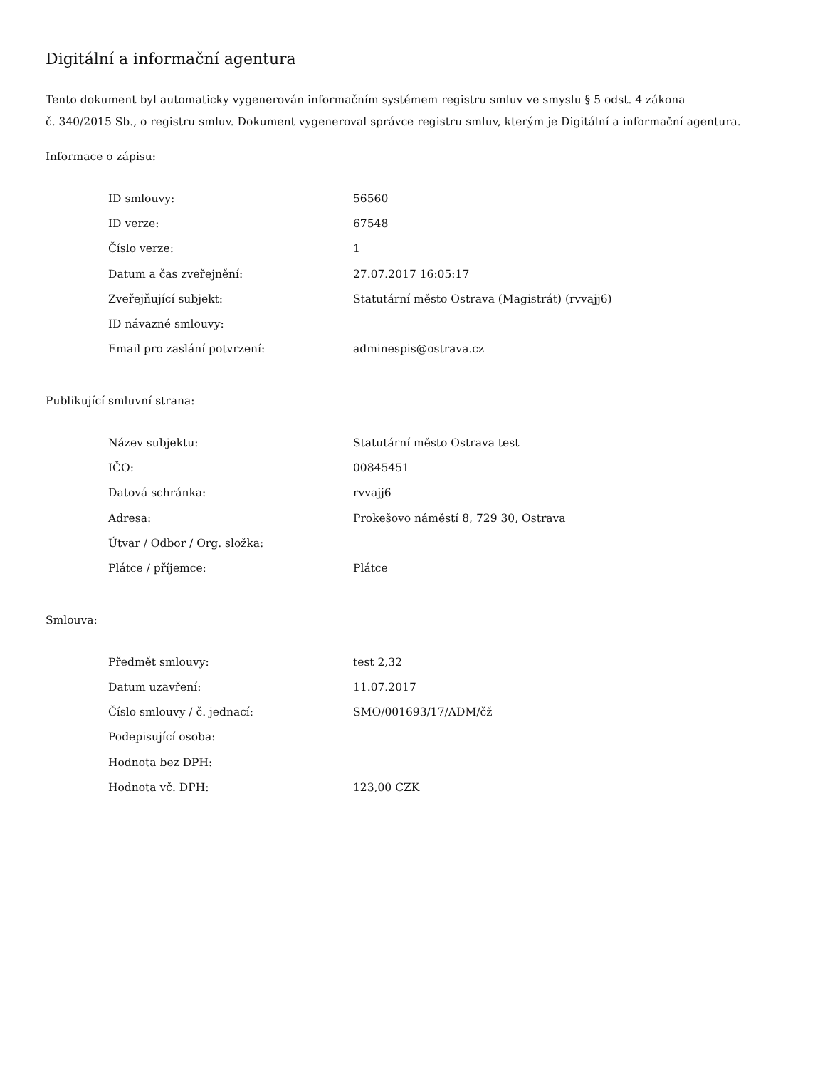Digitální a informační agentura
Tento dokument byl automaticky vygenerován informačním systémem registru smluv ve smyslu § 5 odst. 4 zákona
č. 340/2015 Sb., o registru smluv. Dokument vygeneroval správce registru smluv, kterým je Digitální a informační agentura.
Informace o zápisu:
| ID smlouvy: | 56560 |
| ID verze: | 67548 |
| Číslo verze: | 1 |
| Datum a čas zveřejnění: | 27.07.2017 16:05:17 |
| Zveřejňující subjekt: | Statutární město Ostrava (Magistrát) (rvvajj6) |
| ID návazné smlouvy: | |
| Email pro zaslání potvrzení: | adminespis@ostrava.cz |
Publikující smluvní strana:
| Název subjektu: | Statutární město Ostrava test |
| IČO: | 00845451 |
| Datová schránka: | rvvajj6 |
| Adresa: | Prokešovo náměstí 8, 729 30, Ostrava |
| Útvar / Odbor / Org. složka: | |
| Plátce / příjemce: | Plátce |
Smlouva:
| Předmět smlouvy: | test 2,32 |
| Datum uzavření: | 11.07.2017 |
| Číslo smlouvy / č. jednací: | SMO/001693/17/ADM/čž |
| Podepisující osoba: | |
| Hodnota bez DPH: | |
| Hodnota vč. DPH: | 123,00 CZK |